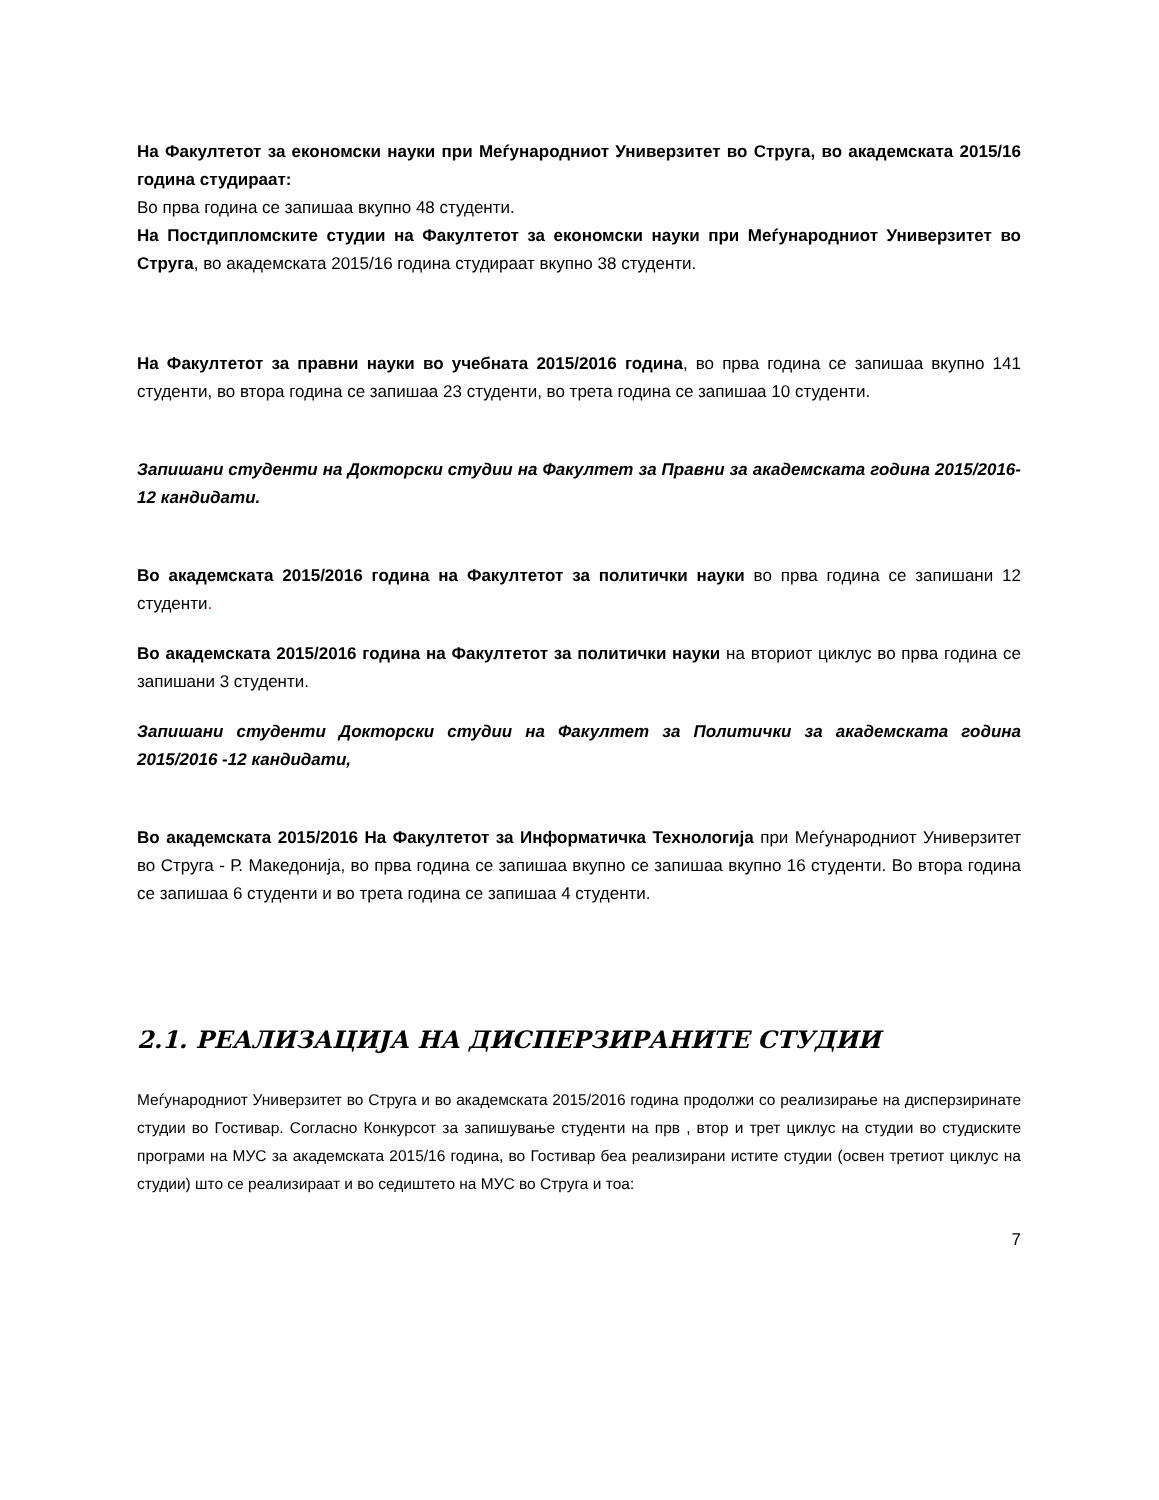На Факултетот за економски науки при Меѓународниот Универзитет во Струга, во академската 2015/16 година студираат:
Во прва година се запишаа вкупно 48 студенти.
На Постдипломските студии на Факултетот за економски науки при Меѓународниот Универзитет во Струга, во академската 2015/16 година студираат вкупно 38 студенти.
На Факултетот за правни науки во учебната 2015/2016 година, во прва година се запишаа вкупно 141 студенти, во втора година се запишаа 23 студенти, во трета година се запишаа 10 студенти.
Запишани студенти на Докторски студии на Факултет за Правни за академската година 2015/2016- 12 кандидати.
Во академската 2015/2016 година на Факултетот за политички науки во прва година се запишани 12 студенти.
Во академската 2015/2016 година на Факултетот за политички науки на вториот циклус во прва година се запишани 3 студенти.
Запишани студенти Докторски студии на Факултет за Политички за академската година 2015/2016 -12 кандидати,
Во академската 2015/2016 На Факултетот за Информатичка Технологија при Меѓународниот Универзитет во Струга - Р. Македонија, во прва година се запишаа вкупно се запишаа вкупно 16 студенти. Во втора година се запишаа 6 студенти и во трета година се запишаа 4 студенти.
2.1. РЕАЛИЗАЦИЈА НА ДИСПЕРЗИРАНИТЕ СТУДИИ
Меѓународниот Универзитет во Струга и во академската 2015/2016 година продолжи со реализирање на дисперзиринате студии во Гостивар. Согласно Конкурсот за запишување студенти на прв , втор и трет циклус на студии во студиските програми на МУС за академската 2015/16 година, во Гостивар беа реализирани истите студии (освен третиот циклус на студии) што се реализираат и во седиштето на МУС во Струга и тоа:
7